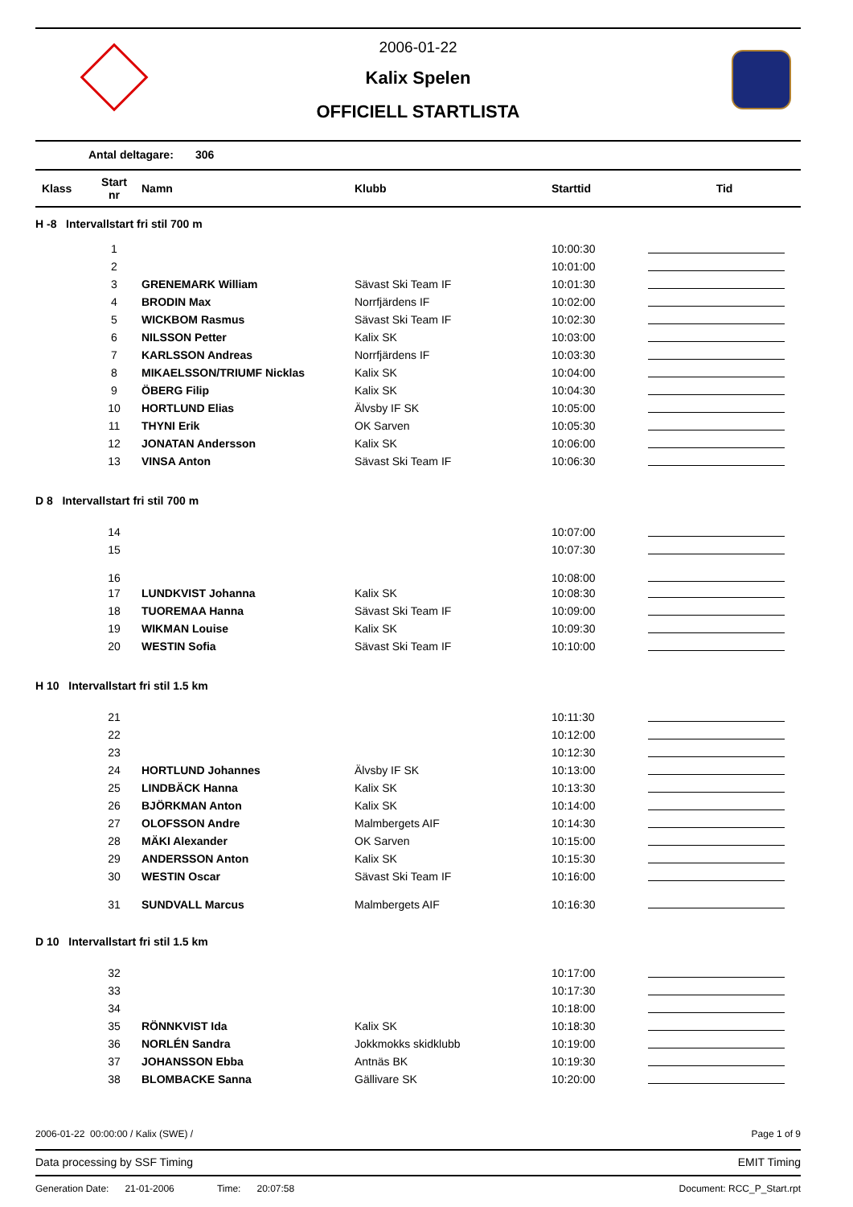2006-01-22
Kalix Spelen
OFFICIELL STARTLISTA
Antal deltagare: 306
| Klass | Start nr | Namn | Klubb | Starttid | Tid |
| --- | --- | --- | --- | --- | --- |
| H -8 Intervallstart fri stil 700 m | | | | | |
| | 1 | | | 10:00:30 | |
| | 2 | | | 10:01:00 | |
| | 3 | GRENEMARK William | Sävast Ski Team IF | 10:01:30 | |
| | 4 | BRODIN Max | Norrfjärdens IF | 10:02:00 | |
| | 5 | WICKBOM Rasmus | Sävast Ski Team IF | 10:02:30 | |
| | 6 | NILSSON Petter | Kalix SK | 10:03:00 | |
| | 7 | KARLSSON Andreas | Norrfjärdens IF | 10:03:30 | |
| | 8 | MIKAELSSON/TRIUMF Nicklas | Kalix SK | 10:04:00 | |
| | 9 | ÖBERG Filip | Kalix SK | 10:04:30 | |
| | 10 | HORTLUND Elias | Älvsby IF SK | 10:05:00 | |
| | 11 | THYNI Erik | OK Sarven | 10:05:30 | |
| | 12 | JONATAN Andersson | Kalix SK | 10:06:00 | |
| | 13 | VINSA Anton | Sävast Ski Team IF | 10:06:30 | |
| D 8 Intervallstart fri stil 700 m | | | | | |
| | 14 | | | 10:07:00 | |
| | 15 | | | 10:07:30 | |
| | 16 | | | 10:08:00 | |
| | 17 | LUNDKVIST Johanna | Kalix SK | 10:08:30 | |
| | 18 | TUOREMAA Hanna | Sävast Ski Team IF | 10:09:00 | |
| | 19 | WIKMAN Louise | Kalix SK | 10:09:30 | |
| | 20 | WESTIN Sofia | Sävast Ski Team IF | 10:10:00 | |
| H 10 Intervallstart fri stil 1.5 km | | | | | |
| | 21 | | | 10:11:30 | |
| | 22 | | | 10:12:00 | |
| | 23 | | | 10:12:30 | |
| | 24 | HORTLUND Johannes | Älvsby IF SK | 10:13:00 | |
| | 25 | LINDBÄCK Hanna | Kalix SK | 10:13:30 | |
| | 26 | BJÖRKMAN Anton | Kalix SK | 10:14:00 | |
| | 27 | OLOFSSON Andre | Malmbergets AIF | 10:14:30 | |
| | 28 | MÄKI Alexander | OK Sarven | 10:15:00 | |
| | 29 | ANDERSSON Anton | Kalix SK | 10:15:30 | |
| | 30 | WESTIN Oscar | Sävast Ski Team IF | 10:16:00 | |
| | 31 | SUNDVALL Marcus | Malmbergets AIF | 10:16:30 | |
| D 10 Intervallstart fri stil 1.5 km | | | | | |
| | 32 | | | 10:17:00 | |
| | 33 | | | 10:17:30 | |
| | 34 | | | 10:18:00 | |
| | 35 | RÖNNKVIST Ida | Kalix SK | 10:18:30 | |
| | 36 | NORLÉN Sandra | Jokkmokks skidklubb | 10:19:00 | |
| | 37 | JOHANSSON Ebba | Antnäs BK | 10:19:30 | |
| | 38 | BLOMBACKE Sanna | Gällivare SK | 10:20:00 | |
2006-01-22 00:00:00 / Kalix (SWE) / Page 1 of 9
Data processing by SSF Timing EMIT Timing
Generation Date: 21-01-2006 Time: 20:07:58 Document: RCC_P_Start.rpt